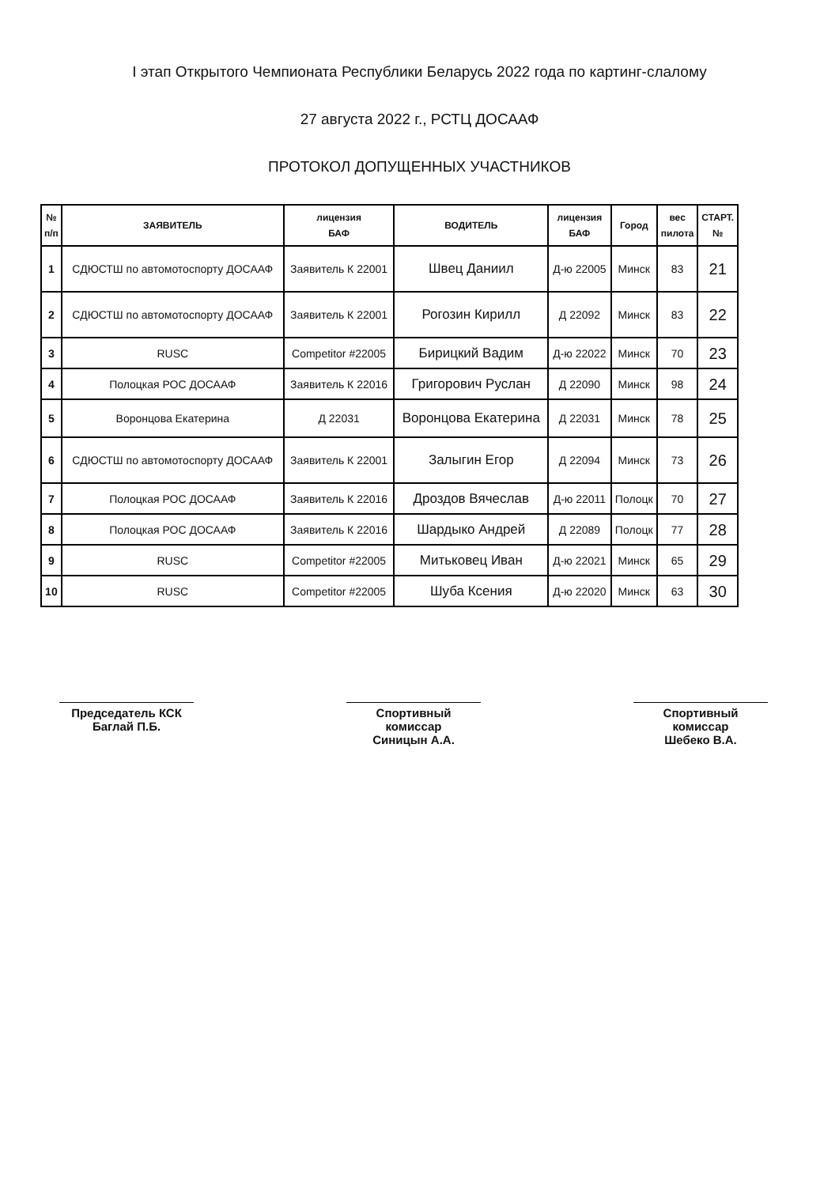I этап Открытого Чемпионата Республики Беларусь 2022 года по картинг-слалому
27 августа 2022 г., РСТЦ ДОСААФ
ПРОТОКОЛ ДОПУЩЕННЫХ УЧАСТНИКОВ
| № п/п | ЗАЯВИТЕЛЬ | лицензия БАФ | ВОДИТЕЛЬ | лицензия БАФ | Город | вес пилота | СТАРТ. № |
| --- | --- | --- | --- | --- | --- | --- | --- |
| 1 | СДЮСТШ по автомотоспорту ДОСААФ | Заявитель К 22001 | Швец Даниил | Д-ю 22005 | Минск | 83 | 21 |
| 2 | СДЮСТШ по автомотоспорту ДОСААФ | Заявитель К 22001 | Рогозин Кирилл | Д 22092 | Минск | 83 | 22 |
| 3 | RUSC | Competitor #22005 | Бирицкий Вадим | Д-ю 22022 | Минск | 70 | 23 |
| 4 | Полоцкая РОС ДОСААФ | Заявитель К 22016 | Григорович Руслан | Д 22090 | Минск | 98 | 24 |
| 5 | Воронцова Екатерина | Д 22031 | Воронцова Екатерина | Д 22031 | Минск | 78 | 25 |
| 6 | СДЮСТШ по автомотоспорту ДОСААФ | Заявитель К 22001 | Залыгин Егор | Д 22094 | Минск | 73 | 26 |
| 7 | Полоцкая РОС ДОСААФ | Заявитель К 22016 | Дроздов Вячеслав | Д-ю 22011 | Полоцк | 70 | 27 |
| 8 | Полоцкая РОС ДОСААФ | Заявитель К 22016 | Шардыко Андрей | Д 22089 | Полоцк | 77 | 28 |
| 9 | RUSC | Competitor #22005 | Митьковец Иван | Д-ю 22021 | Минск | 65 | 29 |
| 10 | RUSC | Competitor #22005 | Шуба Ксения | Д-ю 22020 | Минск | 63 | 30 |
Председатель КСК
Баглай П.Б.
Спортивный комиссар
Синицын А.А.
Спортивный комиссар
Шебеко В.А.